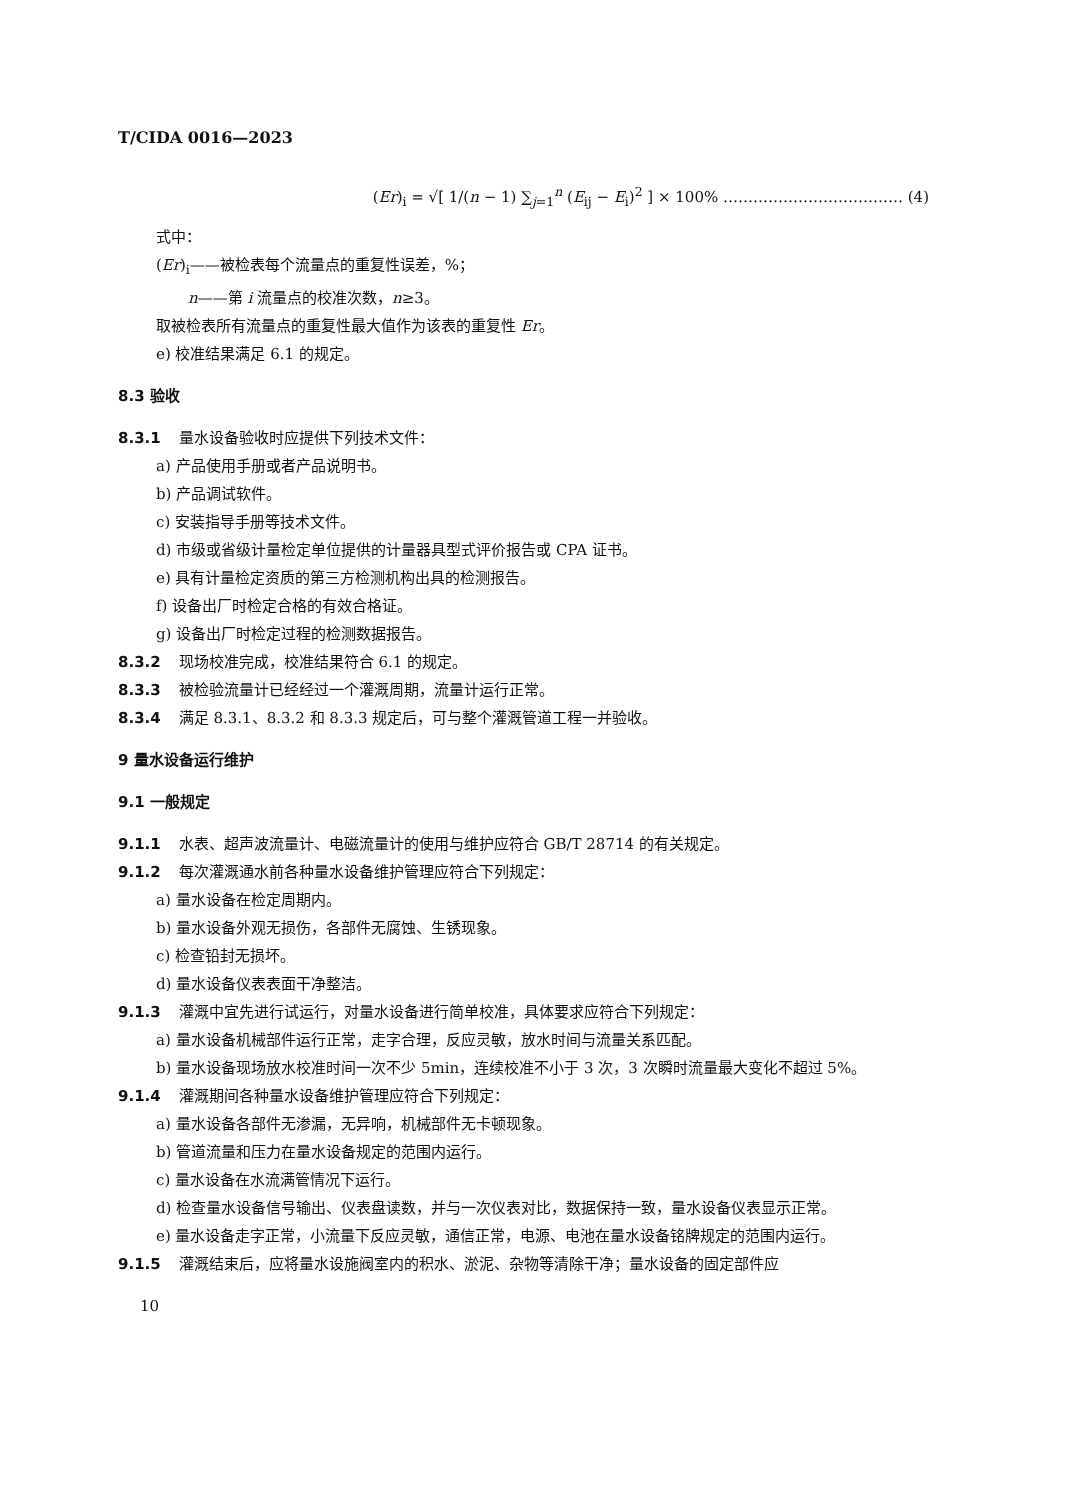T/CIDA 0016—2023
(Er)<sub>i</sub> = √[ 1/(n − 1) ∑<sub>j=1</sub><sup>n</sup> (E<sub>ij</sub> − E<sub>i</sub>)<sup>2</sup> ] × 100% ……………………………… (4)
式中：
(Er)<sub>i</sub>——被检表每个流量点的重复性误差，%；
n——第 i 流量点的校准次数，n≥3。
取被检表所有流量点的重复性最大值作为该表的重复性 Er。
e) 校准结果满足 6.1 的规定。
8.3 验收
8.3.1 量水设备验收时应提供下列技术文件：
a) 产品使用手册或者产品说明书。
b) 产品调试软件。
c) 安装指导手册等技术文件。
d) 市级或省级计量检定单位提供的计量器具型式评价报告或 CPA 证书。
e) 具有计量检定资质的第三方检测机构出具的检测报告。
f) 设备出厂时检定合格的有效合格证。
g) 设备出厂时检定过程的检测数据报告。
8.3.2 现场校准完成，校准结果符合 6.1 的规定。
8.3.3 被检验流量计已经经过一个灌溉周期，流量计运行正常。
8.3.4 满足 8.3.1、8.3.2 和 8.3.3 规定后，可与整个灌溉管道工程一并验收。
9 量水设备运行维护
9.1 一般规定
9.1.1 水表、超声波流量计、电磁流量计的使用与维护应符合 GB/T 28714 的有关规定。
9.1.2 每次灌溉通水前各种量水设备维护管理应符合下列规定：
a) 量水设备在检定周期内。
b) 量水设备外观无损伤，各部件无腐蚀、生锈现象。
c) 检查铅封无损坏。
d) 量水设备仪表表面干净整洁。
9.1.3 灌溉中宜先进行试运行，对量水设备进行简单校准，具体要求应符合下列规定：
a) 量水设备机械部件运行正常，走字合理，反应灵敏，放水时间与流量关系匹配。
b) 量水设备现场放水校准时间一次不少 5min，连续校准不小于 3 次，3 次瞬时流量最大变化不超过 5%。
9.1.4 灌溉期间各种量水设备维护管理应符合下列规定：
a) 量水设备各部件无渗漏，无异响，机械部件无卡顿现象。
b) 管道流量和压力在量水设备规定的范围内运行。
c) 量水设备在水流满管情况下运行。
d) 检查量水设备信号输出、仪表盘读数，并与一次仪表对比，数据保持一致，量水设备仪表显示正常。
e) 量水设备走字正常，小流量下反应灵敏，通信正常，电源、电池在量水设备铭牌规定的范围内运行。
9.1.5 灌溉结束后，应将量水设施阀室内的积水、淤泥、杂物等清除干净；量水设备的固定部件应
10